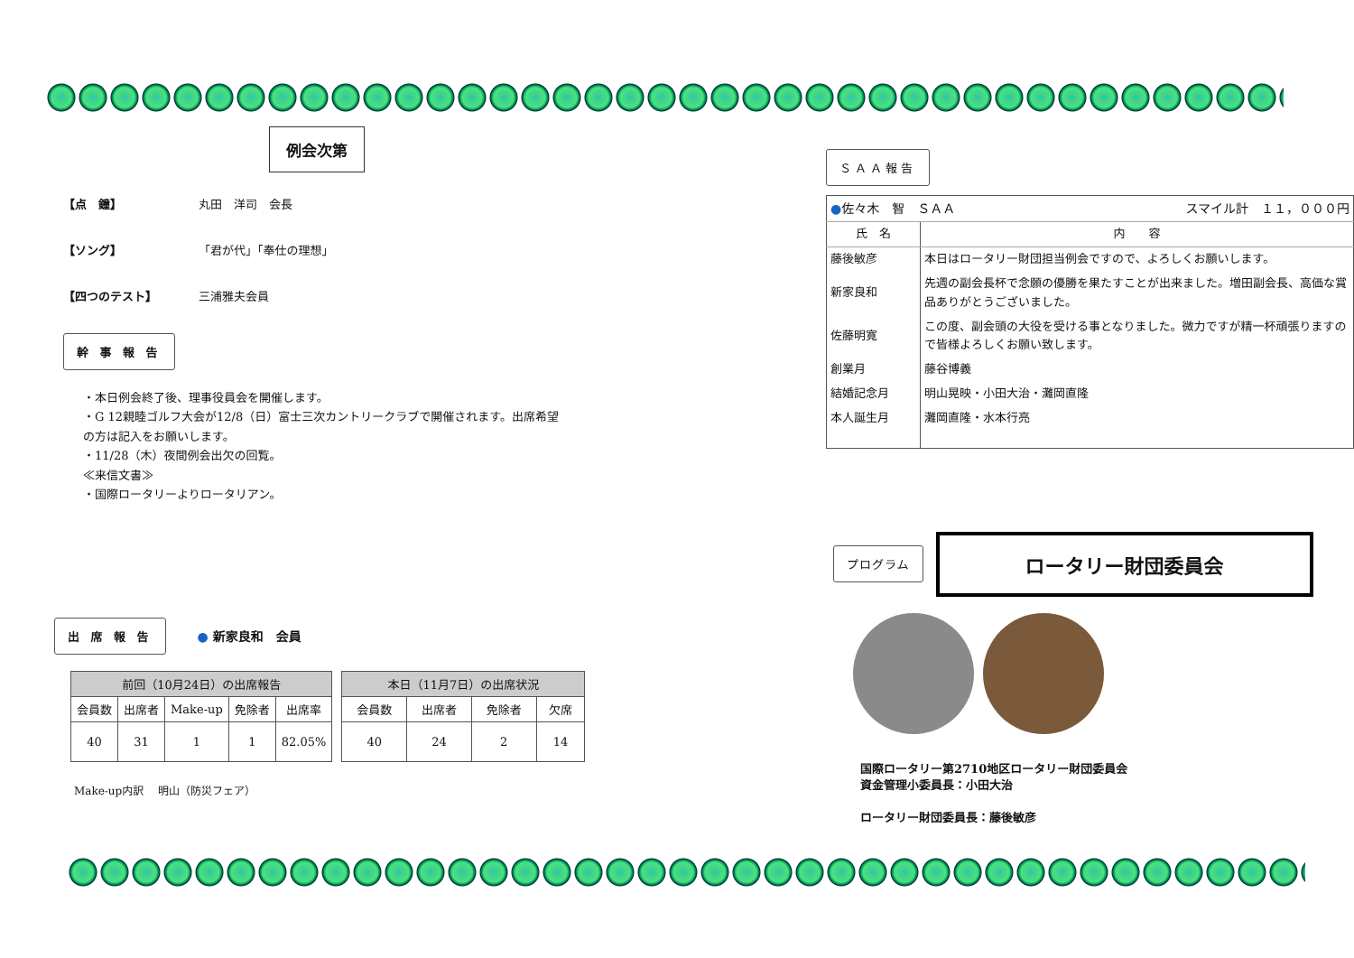例会次第
【点　鐘】 丸田　洋司　会長
【ソング】 「君が代」「奉仕の理想」
【四つのテスト】 三浦雅夫会員
幹 事 報 告
・本日例会終了後、理事役員会を開催します。
・G 12親睦ゴルフ大会が12/8（日）富士三次カントリークラブで開催されます。出席希望の方は記入をお願いします。
・11/28（木）夜間例会出欠の回覧。
≪来信文書≫
・国際ロータリーよりロータリアン。
出 席 報 告
● 新家良和　会員
| 前回（10月24日）の出席報告 | | | | |
| --- | --- | --- | --- | --- |
| 会員数 | 出席者 | Make-up | 免除者 | 出席率 |
| 40 | 31 | 1 | 1 | 82.05% |
| 本日（11月7日）の出席状況 | | | |
| --- | --- | --- | --- |
| 会員数 | 出席者 | 免除者 | 欠席 |
| 40 | 24 | 2 | 14 |
Make-up内訳　 明山（防災フェア）
ＳＡＡ報告
| ● 佐々木 智 ＳＡＡ スマイル計 １１，０００円 | |
| 氏 名 | 内 容 |
| 藤後敏彦 | 本日はロータリー財団担当例会ですので、よろしくお願いします。 |
| 新家良和 | 先週の副会長杯で念願の優勝を果たすことが出来ました。増田副会長、高価な賞品ありがとうございました。 |
| 佐藤明寛 | この度、副会頭の大役を受ける事となりました。微力ですが精一杯頑張りますので皆様よろしくお願い致します。 |
| 創業月 | 藤谷博義 |
| 結婚記念月 | 明山晃映・小田大治・灘岡直隆 |
| 本人誕生月 | 灘岡直隆・水本行亮 |
プログラム
ロータリー財団委員会
国際ロータリー第2710地区ロータリー財団委員会
資金管理小委員長：小田大治
ロータリー財団委員長：藤後敏彦